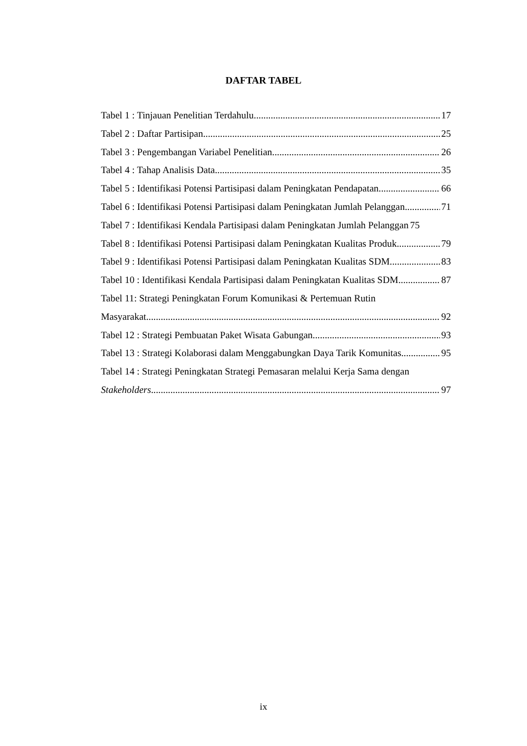DAFTAR TABEL
Tabel 1 : Tinjauan Penelitian Terdahulu 17
Tabel 2 : Daftar Partisipan 25
Tabel 3 : Pengembangan Variabel Penelitian 26
Tabel 4 : Tahap Analisis Data 35
Tabel 5 : Identifikasi Potensi Partisipasi dalam Peningkatan Pendapatan 66
Tabel 6 : Identifikasi Potensi Partisipasi dalam Peningkatan Jumlah Pelanggan 71
Tabel 7 : Identifikasi Kendala Partisipasi dalam Peningkatan Jumlah Pelanggan 75
Tabel 8 : Identifikasi Potensi Partisipasi dalam Peningkatan Kualitas Produk 79
Tabel 9 : Identifikasi Potensi Partisipasi dalam Peningkatan Kualitas SDM 83
Tabel 10 : Identifikasi Kendala Partisipasi dalam Peningkatan Kualitas SDM 87
Tabel 11: Strategi Peningkatan Forum Komunikasi & Pertemuan Rutin
Masyarakat 92
Tabel 12 : Strategi Pembuatan Paket Wisata Gabungan 93
Tabel 13 : Strategi Kolaborasi dalam Menggabungkan Daya Tarik Komunitas 95
Tabel 14 : Strategi Peningkatan Strategi Pemasaran melalui Kerja Sama dengan
Stakeholders 97
ix